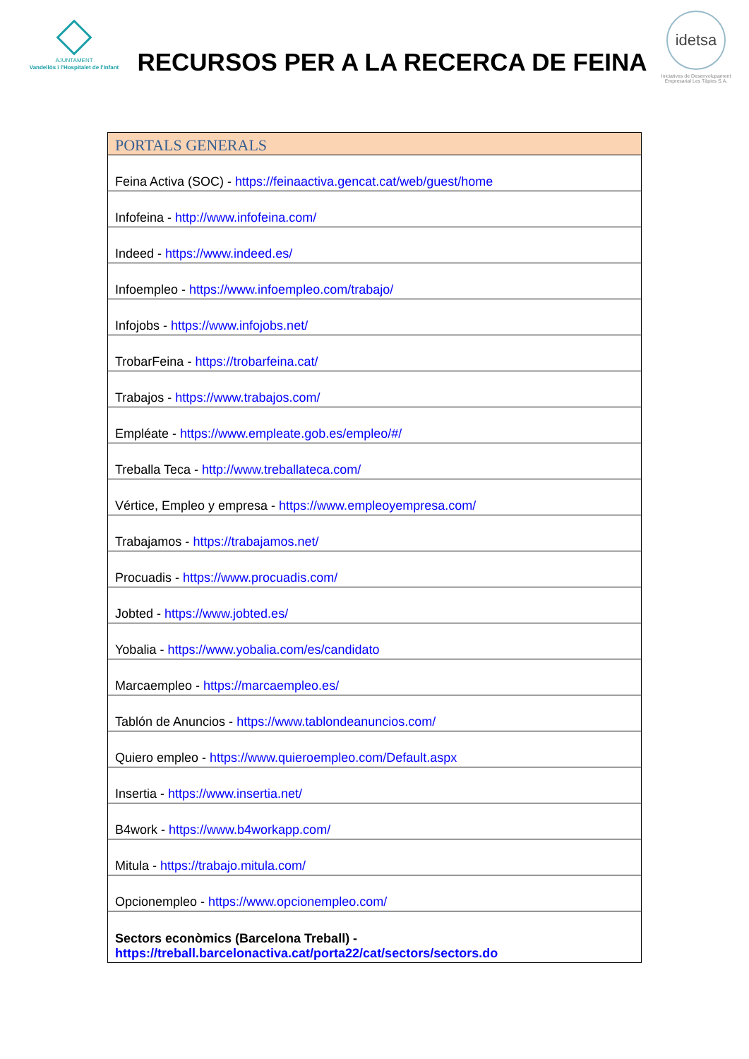AJUNTAMENT
Vandellòs i l'Hospitalet de l'Infant
RECURSOS PER A LA RECERCA DE FEINA
idetsa
Iniciatives de Desenvolupament Empresarial Les Tàpies S.A.
| PORTALS GENERALS |
| --- |
| Feina Activa (SOC) - https://feinaactiva.gencat.cat/web/guest/home |
| Infofeina - http://www.infofeina.com/ |
| Indeed - https://www.indeed.es/ |
| Infoempleo - https://www.infoempleo.com/trabajo/ |
| Infojobs - https://www.infojobs.net/ |
| TrobarFeina - https://trobarfeina.cat/ |
| Trabajos - https://www.trabajos.com/ |
| Empléate - https://www.empleate.gob.es/empleo/#/ |
| Treballa Teca - http://www.treballateca.com/ |
| Vértice, Empleo y empresa - https://www.empleoyempresa.com/ |
| Trabajamos - https://trabajamos.net/ |
| Procuadis - https://www.procuadis.com/ |
| Jobted - https://www.jobted.es/ |
| Yobalia - https://www.yobalia.com/es/candidato |
| Marcaempleo - https://marcaempleo.es/ |
| Tablón de Anuncios - https://www.tablondeanuncios.com/ |
| Quiero empleo - https://www.quieroempleo.com/Default.aspx |
| Insertia - https://www.insertia.net/ |
| B4work - https://www.b4workapp.com/ |
| Mitula - https://trabajo.mitula.com/ |
| Opcionempleo - https://www.opcionempleo.com/ |
| Sectors econòmics (Barcelona Treball) - https://treball.barcelonactiva.cat/porta22/cat/sectors/sectors.do |